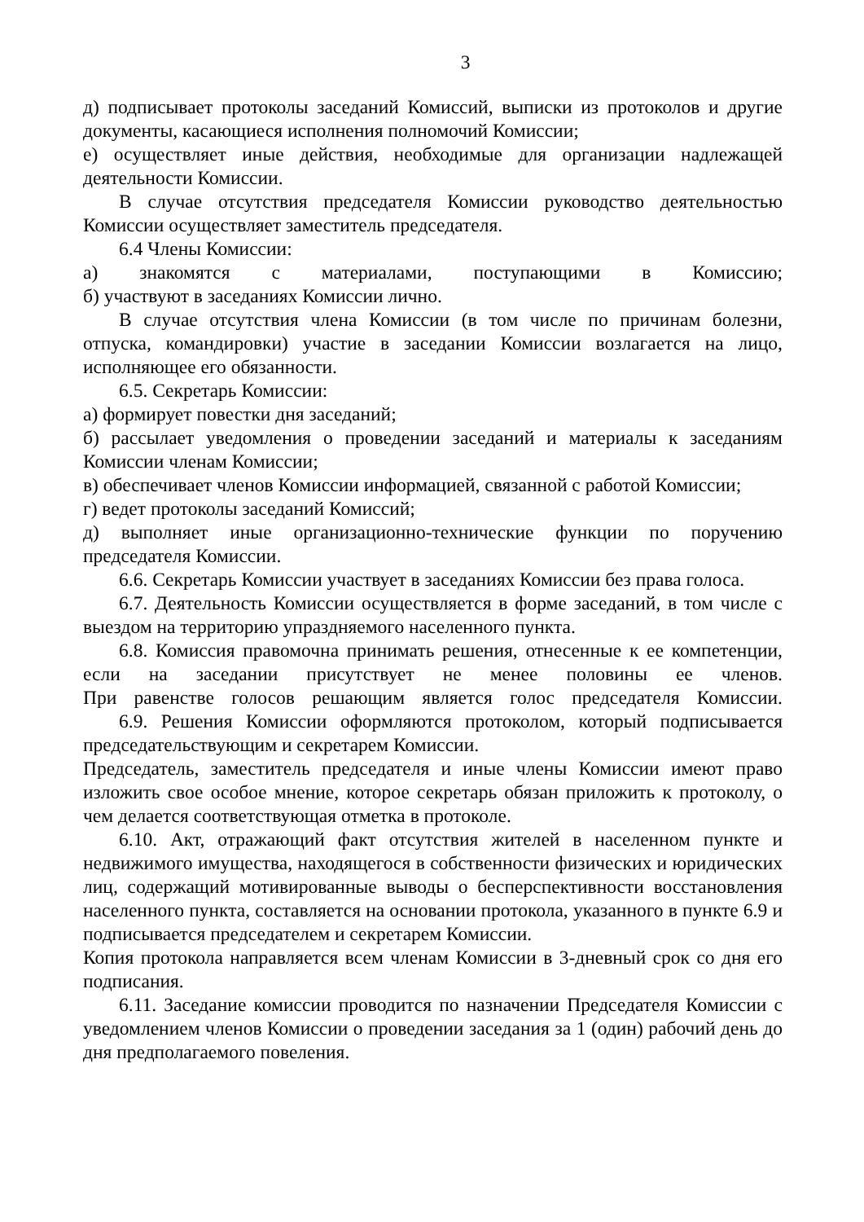3
д) подписывает протоколы заседаний Комиссий, выписки из протоколов и другие документы, касающиеся исполнения полномочий Комиссии;
е) осуществляет иные действия, необходимые для организации надлежащей деятельности Комиссии.
В случае отсутствия председателя Комиссии руководство деятельностью Комиссии осуществляет заместитель председателя.
6.4 Члены Комиссии:
а) знакомятся с материалами, поступающими в Комиссию;
б) участвуют в заседаниях Комиссии лично.
В случае отсутствия члена Комиссии (в том числе по причинам болезни, отпуска, командировки) участие в заседании Комиссии возлагается на лицо, исполняющее его обязанности.
6.5. Секретарь Комиссии:
а) формирует повестки дня заседаний;
б) рассылает уведомления о проведении заседаний и материалы к заседаниям Комиссии членам Комиссии;
в) обеспечивает членов Комиссии информацией, связанной с работой Комиссии;
г) ведет протоколы заседаний Комиссий;
д) выполняет иные организационно-технические функции по поручению председателя Комиссии.
6.6. Секретарь Комиссии участвует в заседаниях Комиссии без права голоса.
6.7. Деятельность Комиссии осуществляется в форме заседаний, в том числе с выездом на территорию упраздняемого населенного пункта.
6.8. Комиссия правомочна принимать решения, отнесенные к ее компетенции, если на заседании присутствует не менее половины ее членов.
При равенстве голосов решающим является голос председателя Комиссии.
6.9. Решения Комиссии оформляются протоколом, который подписывается председательствующим и секретарем Комиссии.
Председатель, заместитель председателя и иные члены Комиссии имеют право изложить свое особое мнение, которое секретарь обязан приложить к протоколу, о чем делается соответствующая отметка в протоколе.
6.10. Акт, отражающий факт отсутствия жителей в населенном пункте и недвижимого имущества, находящегося в собственности физических и юридических лиц, содержащий мотивированные выводы о бесперспективности восстановления населенного пункта, составляется на основании протокола, указанного в пункте 6.9 и подписывается председателем и секретарем Комиссии.
Копия протокола направляется всем членам Комиссии в 3-дневный срок со дня его подписания.
6.11. Заседание комиссии проводится по назначении Председателя Комиссии с уведомлением членов Комиссии о проведении заседания за 1 (один) рабочий день до дня предполагаемого повеления.